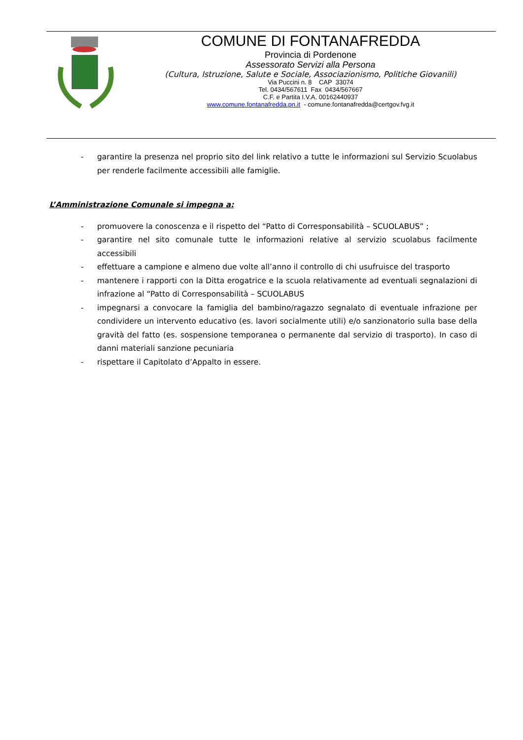COMUNE DI FONTANAFREDDA
Provincia di Pordenone
Assessorato Servizi alla Persona
(Cultura, Istruzione, Salute e Sociale, Associazionismo, Politiche Giovanili)
Via Puccini n. 8 CAP 33074
Tel. 0434/567611 Fax 0434/567667
C.F. e Partita I.V.A. 00162440937
www.comune.fontanafredda.pn.it - comune.fontanafredda@certgov.fvg.it
- garantire la presenza nel proprio sito del link relativo a tutte le informazioni sul Servizio Scuolabus per renderle facilmente accessibili alle famiglie.
L’Amministrazione Comunale si impegna a:
- promuovere la conoscenza e il rispetto del “Patto di Corresponsabilità – SCUOLABUS” ;
- garantire nel sito comunale tutte le informazioni relative al servizio scuolabus facilmente accessibili
- effettuare a campione e almeno due volte all’anno il controllo di chi usufruisce del trasporto
- mantenere i rapporti con la Ditta erogatrice e la scuola relativamente ad eventuali segnalazioni di infrazione al “Patto di Corresponsabilità – SCUOLABUS
- impegnarsi a convocare la famiglia del bambino/ragazzo segnalato di eventuale infrazione per condividere un intervento educativo (es. lavori socialmente utili) e/o sanzionatorio sulla base della gravità del fatto (es. sospensione temporanea o permanente dal servizio di trasporto). In caso di danni materiali sanzione pecuniaria
- rispettare il Capitolato d’Appalto in essere.